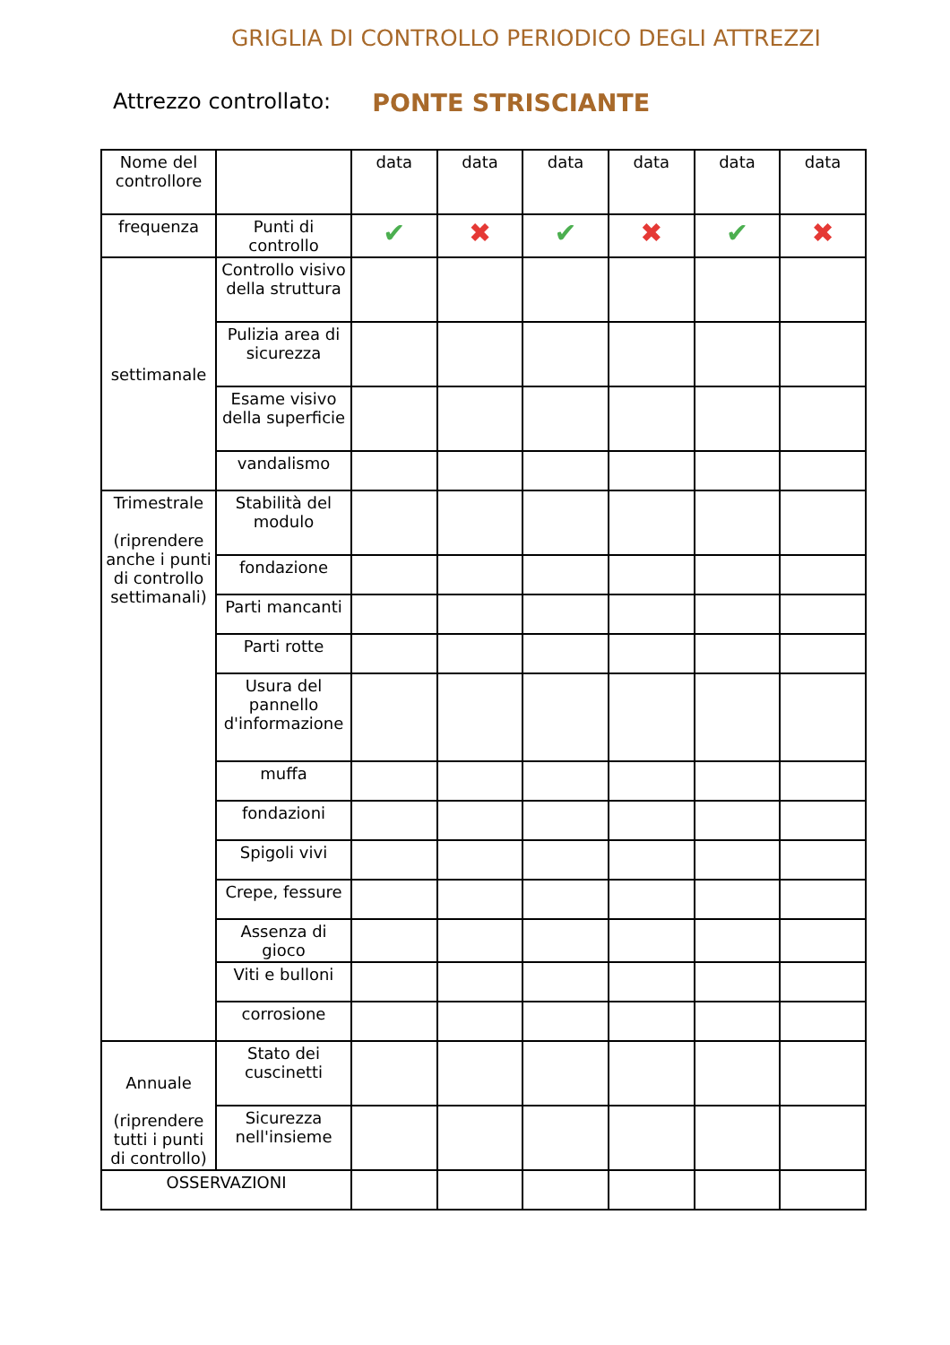GRIGLIA DI CONTROLLO PERIODICO DEGLI ATTREZZI
Attrezzo controllato: PONTE STRISCIANTE
| Nome del controllore | | data | data | data | data | data | data |
| --- | --- | --- | --- | --- | --- | --- | --- |
| frequenza | Punti di controllo | ✔ | ✖ | ✔ | ✖ | ✔ | ✖ |
| settimanale | Controllo visivo della struttura | | | | | | |
| | Pulizia area di sicurezza | | | | | | |
| | Esame visivo della superficie | | | | | | |
| | vandalismo | | | | | | |
| Trimestrale (riprendere anche i punti di controllo settimanali) | Stabilità del modulo | | | | | | |
| | fondazione | | | | | | |
| | Parti mancanti | | | | | | |
| | Parti rotte | | | | | | |
| | Usura del pannello d'informazione | | | | | | |
| | muffa | | | | | | |
| | fondazioni | | | | | | |
| | Spigoli vivi | | | | | | |
| | Crepe, fessure | | | | | | |
| | Assenza di gioco | | | | | | |
| | Viti e bulloni | | | | | | |
| | corrosione | | | | | | |
| Annuale (riprendere tutti i punti di controllo) | Stato dei cuscinetti | | | | | | |
| | Sicurezza nell'insieme | | | | | | |
| OSSERVAZIONI | | | | | | | |